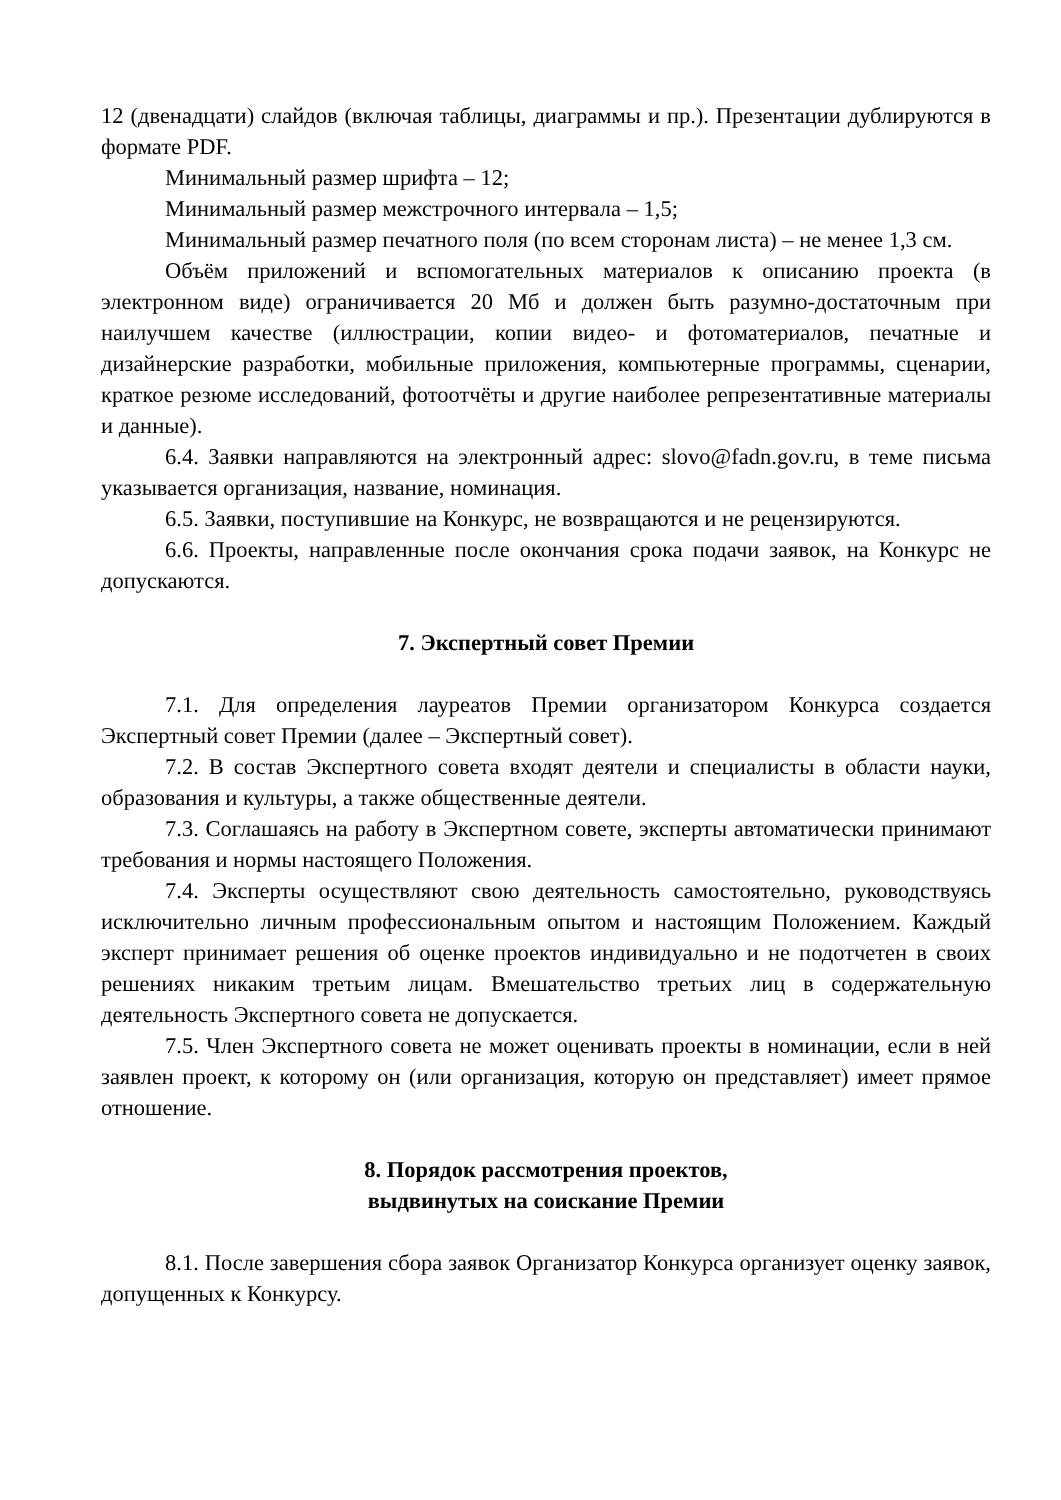12 (двенадцати) слайдов (включая таблицы, диаграммы и пр.). Презентации дублируются в формате PDF.
Минимальный размер шрифта – 12;
Минимальный размер межстрочного интервала – 1,5;
Минимальный размер печатного поля (по всем сторонам листа) – не менее 1,3 см.
Объём приложений и вспомогательных материалов к описанию проекта (в электронном виде) ограничивается 20 Мб и должен быть разумно-достаточным при наилучшем качестве (иллюстрации, копии видео- и фотоматериалов, печатные и дизайнерские разработки, мобильные приложения, компьютерные программы, сценарии, краткое резюме исследований, фотоотчёты и другие наиболее репрезентативные материалы и данные).
6.4. Заявки направляются на электронный адрес: slovo@fadn.gov.ru, в теме письма указывается организация, название, номинация.
6.5. Заявки, поступившие на Конкурс, не возвращаются и не рецензируются.
6.6. Проекты, направленные после окончания срока подачи заявок, на Конкурс не допускаются.
7. Экспертный совет Премии
7.1. Для определения лауреатов Премии организатором Конкурса создается Экспертный совет Премии (далее – Экспертный совет).
7.2. В состав Экспертного совета входят деятели и специалисты в области науки, образования и культуры, а также общественные деятели.
7.3. Соглашаясь на работу в Экспертном совете, эксперты автоматически принимают требования и нормы настоящего Положения.
7.4. Эксперты осуществляют свою деятельность самостоятельно, руководствуясь исключительно личным профессиональным опытом и настоящим Положением. Каждый эксперт принимает решения об оценке проектов индивидуально и не подотчетен в своих решениях никаким третьим лицам. Вмешательство третьих лиц в содержательную деятельность Экспертного совета не допускается.
7.5. Член Экспертного совета не может оценивать проекты в номинации, если в ней заявлен проект, к которому он (или организация, которую он представляет) имеет прямое отношение.
8. Порядок рассмотрения проектов,
выдвинутых на соискание Премии
8.1. После завершения сбора заявок Организатор Конкурса организует оценку заявок, допущенных к Конкурсу.